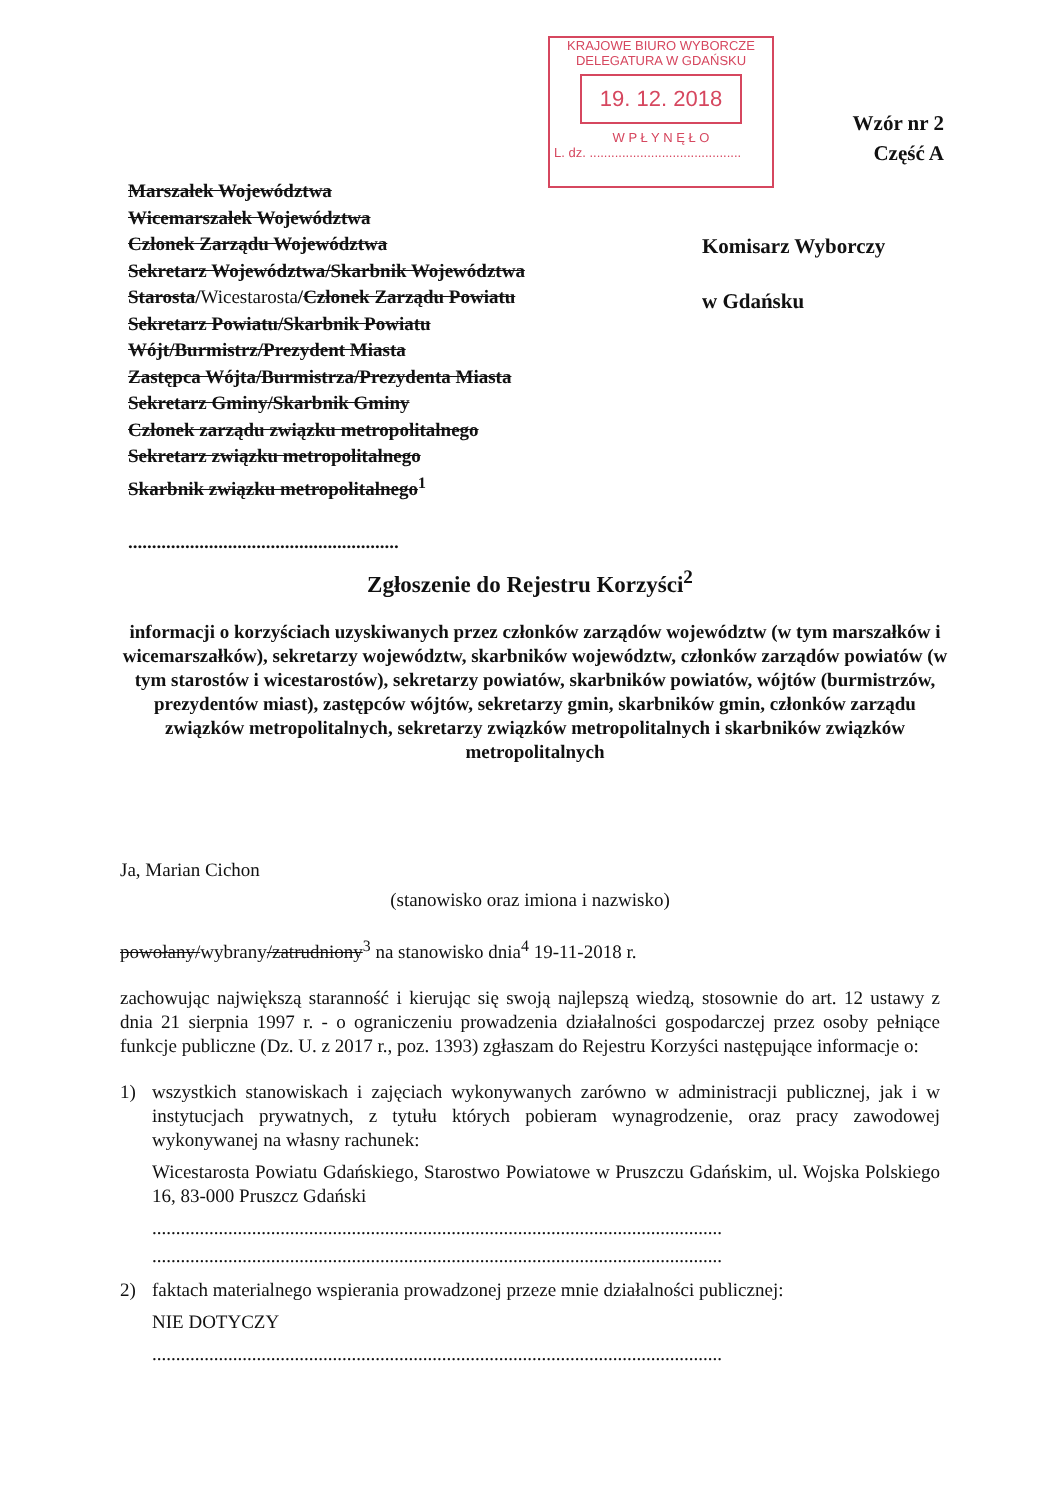KRAJOWE BIURO WYBORCZE
DELEGATURA W GDAŃSKU
19. 12. 2018
W P Ł Y N Ę Ł O
L. dz. ..........................................
Wzór nr 2
Część A
Marszałek Województwa
Wicemarszałek Województwa
Członek Zarządu Województwa
Sekretarz Województwa/Skarbnik Województwa
Starosta/Wicestarosta/Członek Zarządu Powiatu
Sekretarz Powiatu/Skarbnik Powiatu
Wójt/Burmistrz/Prezydent Miasta
Zastępca Wójta/Burmistrza/Prezydenta Miasta
Sekretarz Gminy/Skarbnik Gminy
Członek zarządu związku metropolitalnego
Sekretarz związku metropolitalnego
Skarbnik związku metropolitalnego<sup>1</sup>
.........................................................
Komisarz Wyborczy
w Gdańsku
Zgłoszenie do Rejestru Korzyści<sup>2</sup>
informacji o korzyściach uzyskiwanych przez członków zarządów województw (w tym marszałków i wicemarszałków), sekretarzy województw, skarbników województw, członków zarządów powiatów (w tym starostów i wicestarostów), sekretarzy powiatów, skarbników powiatów, wójtów (burmistrzów, prezydentów miast), zastępców wójtów, sekretarzy gmin, skarbników gmin, członków zarządu związków metropolitalnych, sekretarzy związków metropolitalnych i skarbników związków metropolitalnych
Ja, Marian Cichon
(stanowisko oraz imiona i nazwisko)
powołany/wybrany/zatrudniony<sup>3</sup> na stanowisko dnia<sup>4</sup> 19-11-2018 r.
zachowując największą staranność i kierując się swoją najlepszą wiedzą, stosownie do art. 12 ustawy z dnia 21 sierpnia 1997 r. - o ograniczeniu prowadzenia działalności gospodarczej przez osoby pełniące funkcje publiczne (Dz. U. z 2017 r., poz. 1393) zgłaszam do Rejestru Korzyści następujące informacje o:
1) wszystkich stanowiskach i zajęciach wykonywanych zarówno w administracji publicznej, jak i w instytucjach prywatnych, z tytułu których pobieram wynagrodzenie, oraz pracy zawodowej wykonywanej na własny rachunek:
Wicestarosta Powiatu Gdańskiego, Starostwo Powiatowe w Pruszczu Gdańskim, ul. Wojska Polskiego 16, 83-000 Pruszcz Gdański
........................................................................................................................
........................................................................................................................
2) faktach materialnego wspierania prowadzonej przeze mnie działalności publicznej:
NIE DOTYCZY
........................................................................................................................